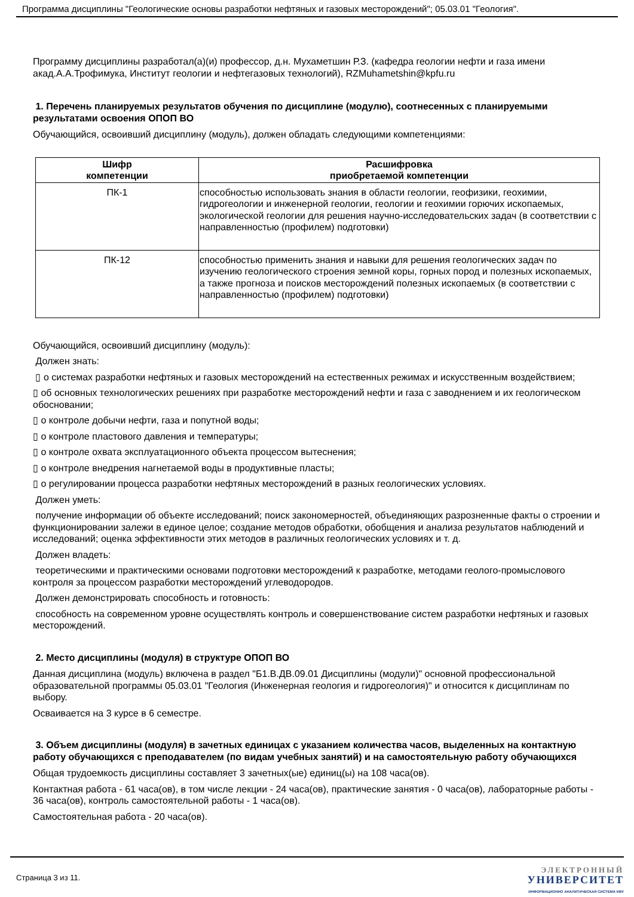Программа дисциплины "Геологические основы разработки нефтяных и газовых месторождений"; 05.03.01 "Геология".
Программу дисциплины разработал(а)(и) профессор, д.н. Мухаметшин Р.З. (кафедра геологии нефти и газа имени акад.А.А.Трофимука, Институт геологии и нефтегазовых технологий), RZMuhametshin@kpfu.ru
1. Перечень планируемых результатов обучения по дисциплине (модулю), соотнесенных с планируемыми результатами освоения ОПОП ВО
Обучающийся, освоивший дисциплину (модуль), должен обладать следующими компетенциями:
| Шифр компетенции | Расшифровка приобретаемой компетенции |
| --- | --- |
| ПК-1 | способностью использовать знания в области геологии, геофизики, геохимии, гидрогеологии и инженерной геологии, геологии и геохимии горючих ископаемых, экологической геологии для решения научно-исследовательских задач (в соответствии с направленностью (профилем) подготовки) |
| ПК-12 | способностью применить знания и навыки для решения геологических задач по изучению геологического строения земной коры, горных пород и полезных ископаемых, а также прогноза и поисков месторождений полезных ископаемых (в соответствии с направленностью (профилем) подготовки) |
Обучающийся, освоивший дисциплину (модуль):
Должен знать:
▯ о системах разработки нефтяных и газовых месторождений на естественных режимах и искусственным воздействием;
▯ об основных технологических решениях при разработке месторождений нефти и газа с заводнением и их геологическом обосновании;
▯ о контроле добычи нефти, газа и попутной воды;
▯ о контроле пластового давления и температуры;
▯ о контроле охвата эксплуатационного объекта процессом вытеснения;
▯ о контроле внедрения нагнетаемой воды в продуктивные пласты;
▯ о регулировании процесса разработки нефтяных месторождений в разных геологических условиях.
Должен уметь:
получение информации об объекте исследований; поиск закономерностей, объединяющих разрозненные факты о строении и функционировании залежи в единое целое; создание методов обработки, обобщения и анализа результатов наблюдений и исследований; оценка эффективности этих методов в различных геологических условиях и т. д.
Должен владеть:
теоретическими и практическими основами подготовки месторождений к разработке, методами геолого-промыслового контроля за процессом разработки месторождений углеводородов.
Должен демонстрировать способность и готовность:
способность на современном уровне осуществлять контроль и совершенствование систем разработки нефтяных и газовых месторождений.
2. Место дисциплины (модуля) в структуре ОПОП ВО
Данная дисциплина (модуль) включена в раздел "Б1.В.ДВ.09.01 Дисциплины (модули)" основной профессиональной образовательной программы 05.03.01 "Геология (Инженерная геология и гидрогеология)" и относится к дисциплинам по выбору.
Осваивается на 3 курсе в 6 семестре.
3. Объем дисциплины (модуля) в зачетных единицах с указанием количества часов, выделенных на контактную работу обучающихся с преподавателем (по видам учебных занятий) и на самостоятельную работу обучающихся
Общая трудоемкость дисциплины составляет 3 зачетных(ые) единиц(ы) на 108 часа(ов).
Контактная работа - 61 часа(ов), в том числе лекции - 24 часа(ов), практические занятия - 0 часа(ов), лабораторные работы - 36 часа(ов), контроль самостоятельной работы - 1 часа(ов).
Самостоятельная работа - 20 часа(ов).
Страница 3 из 11.
ЭЛЕКТРОННЫЙ
УНИВЕРСИТЕТ
ИНФОРМАЦИОННО АНАЛИТИЧЕСКАЯ СИСТЕМА КФУ